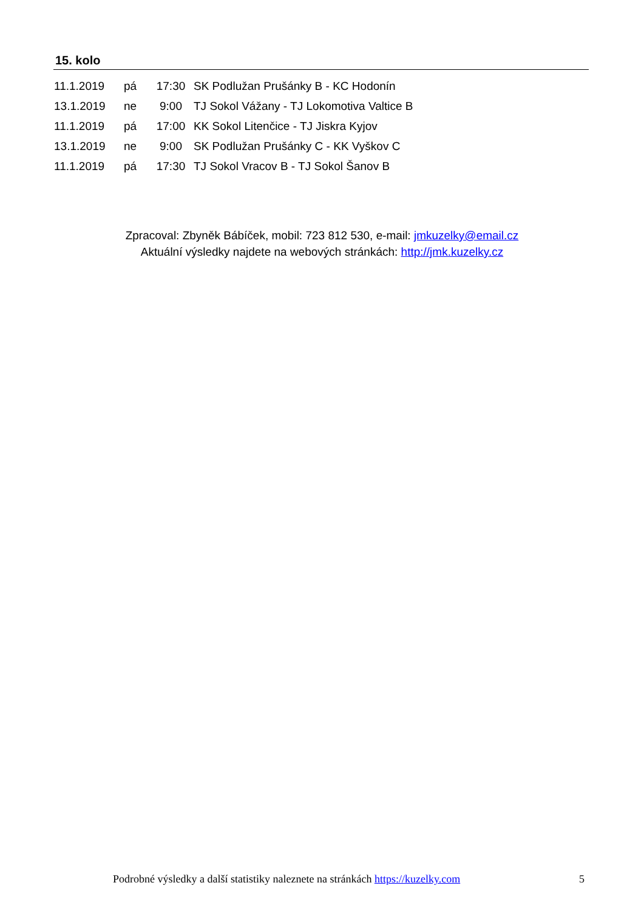15. kolo
| 11.1.2019 | pá | 17:30 | SK Podlužan Prušánky B - KC Hodonín |
| 13.1.2019 | ne | 9:00 | TJ Sokol Vážany - TJ Lokomotiva Valtice B |
| 11.1.2019 | pá | 17:00 | KK Sokol Litenčice - TJ Jiskra Kyjov |
| 13.1.2019 | ne | 9:00 | SK Podlužan Prušánky C - KK Vyškov C |
| 11.1.2019 | pá | 17:30 | TJ Sokol Vracov B - TJ Sokol Šanov B |
Zpracoval: Zbyněk Bábíček, mobil: 723 812 530, e-mail: jmkuzelky@email.cz
Aktuální výsledky najdete na webových stránkách: http://jmk.kuzelky.cz
Podrobné výsledky a další statistiky naleznete na stránkách https://kuzelky.com
5